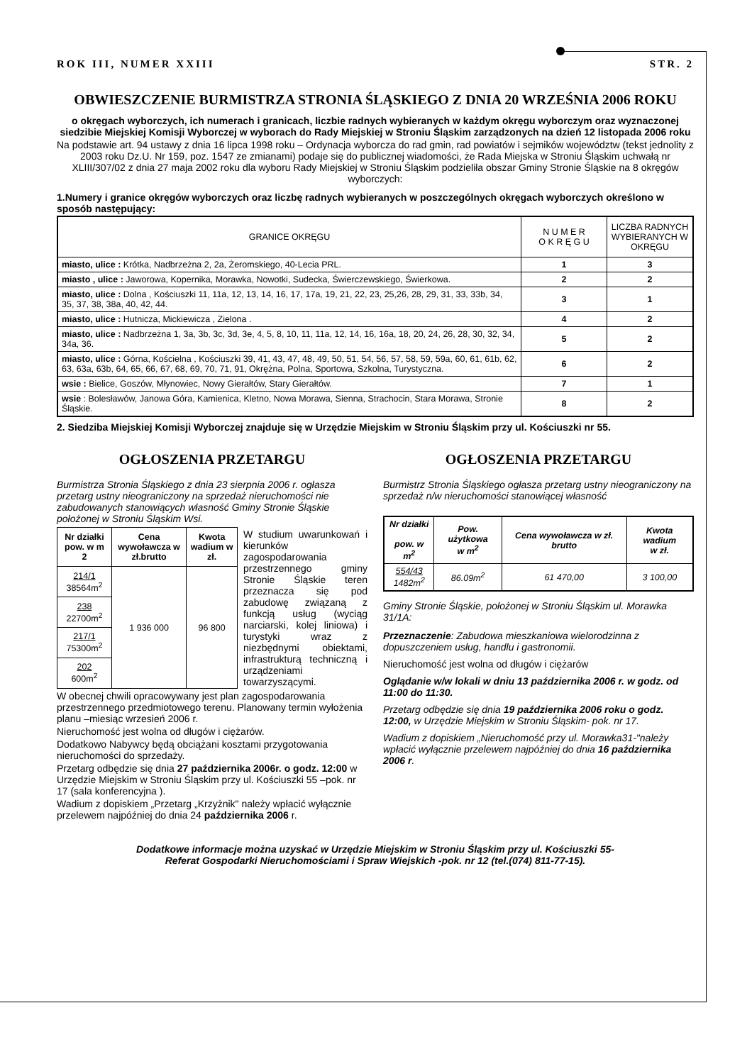ROK III, NUMER XXIII STR. 2
OBWIESZCZENIE BURMISTRZA STRONIA ŚLĄSKIEGO Z DNIA 20 WRZEŚNIA 2006 ROKU
o okręgach wyborczych, ich numerach i granicach, liczbie radnych wybieranych w każdym okręgu wyborczym oraz wyznaczonej siedzibie Miejskiej Komisji Wyborczej w wyborach do Rady Miejskiej w Stroniu Śląskim zarządzonych na dzień 12 listopada 2006 roku
Na podstawie art. 94 ustawy z dnia 16 lipca 1998 roku – Ordynacja wyborcza do rad gmin, rad powiatów i sejmików województw (tekst jednolity z 2003 roku Dz.U. Nr 159, poz. 1547 ze zmianami) podaje się do publicznej wiadomości, że Rada Miejska w Stroniu Śląskim uchwałą nr XLIII/307/02 z dnia 27 maja 2002 roku dla wyboru Rady Miejskiej w Stroniu Śląskim podzieliła obszar Gminy Stronie Śląskie na 8 okręgów wyborczych:
1.Numery i granice okręgów wyborczych oraz liczbę radnych wybieranych w poszczególnych okręgach wyborczych określono w sposób następujący:
| GRANICE OKRĘGU | N U M E R O K R Ę G U | LICZBA RADNYCH WYBIERANYCH W OKRĘGU |
| --- | --- | --- |
| miasto, ulice : Krótka, Nadbrzeżna 2, 2a, Żeromskiego, 40-Lecia PRL. | 1 | 3 |
| miasto , ulice : Jaworowa, Kopernika, Morawka, Nowotki, Sudecka, Świerczewskiego, Świerkowa. | 2 | 2 |
| miasto, ulice : Dolna , Kościuszki 11, 11a, 12, 13, 14, 16, 17, 17a, 19, 21, 22, 23, 25,26, 28, 29, 31, 33, 33b, 34, 35, 37, 38, 38a, 40, 42, 44. | 3 | 1 |
| miasto, ulice : Hutnicza, Mickiewicza , Zielona . | 4 | 2 |
| miasto, ulice : Nadbrzeżna 1, 3a, 3b, 3c, 3d, 3e, 4, 5, 8, 10, 11, 11a, 12, 14, 16, 16a, 18, 20, 24, 26, 28, 30, 32, 34, 34a, 36. | 5 | 2 |
| miasto, ulice : Górna, Kościelna , Kościuszki 39, 41, 43, 47, 48, 49, 50, 51, 54, 56, 57, 58, 59, 59a, 60, 61, 61b, 62, 63, 63a, 63b, 64, 65, 66, 67, 68, 69, 70, 71, 91, Okrężna, Polna, Sportowa, Szkolna, Turystyczna. | 6 | 2 |
| wsie : Bielice, Goszów, Młynowiec, Nowy Gierałtów, Stary Gierałtów. | 7 | 1 |
| wsie : Bolesławów, Janowa Góra, Kamienica, Kletno, Nowa Morawa, Sienna, Strachocin, Stara Morawa, Stronie Śląskie. | 8 | 2 |
2. Siedziba Miejskiej Komisji Wyborczej znajduje się w Urzędzie Miejskim w Stroniu Śląskim przy ul. Kościuszki nr 55.
OGŁOSZENIA PRZETARGU
Burmistrza Stronia Śląskiego z dnia 23 sierpnia 2006 r. ogłasza przetarg ustny nieograniczony na sprzedaż nieruchomości nie zabudowanych stanowiących własność Gminy Stronie Śląskie położonej w Stroniu Śląskim Wsi.
| Nr działki pow. w m 2 | Cena wywoławcza w zł.brutto | Kwota wadium w zł. |
| --- | --- | --- |
| 214/1 38564m<sup>2</sup> | 1 936 000 | 96 800 |
| 238 22700m<sup>2</sup> | | |
| 217/1 75300m<sup>2</sup> | | |
| 202 600m<sup>2</sup> | | |
W studium uwarunkowań i kierunków zagospodarowania przestrzennego gminy Stronie Śląskie teren przeznacza się pod zabudowę związaną z funkcją usług (wyciąg narciarski, kolej liniowa) i turystyki wraz z niezbędnymi obiektami, infrastrukturą techniczną i urządzeniami towarzyszącymi.
W obecnej chwili opracowywany jest plan zagospodarowania przestrzennego przedmiotowego terenu. Planowany termin wyłożenia planu –miesiąc wrzesień 2006 r.
Nieruchomość jest wolna od długów i ciężarów.
Dodatkowo Nabywcy będą obciążani kosztami przygotowania nieruchomości do sprzedaży.
Przetarg odbędzie się dnia 27 października 2006r. o godz. 12:00 w Urzędzie Miejskim w Stroniu Śląskim przy ul. Kościuszki 55 –pok. nr 17 (sala konferencyjna ).
Wadium z dopiskiem „Przetarg „Krzyżnik" należy wpłacić wyłącznie przelewem najpóźniej do dnia 24 października 2006 r.
OGŁOSZENIA PRZETARGU
Burmistrz Stronia Śląskiego ogłasza przetarg ustny nieograniczony na sprzedaż n/w nieruchomości stanowiącej własność
| Nr działki pow. w m<sup>2</sup> | Pow. użytkowa w m<sup>2</sup> | Cena wywoławcza w zł. brutto | Kwota wadium w zł. |
| --- | --- | --- | --- |
| 554/43 1482m<sup>2</sup> | 86.09m<sup>2</sup> | 61 470,00 | 3 100,00 |
Gminy Stronie Śląskie, położonej w Stroniu Śląskim ul. Morawka 31/1A:
Przeznaczenie: Zabudowa mieszkaniowa wielorodzinna z dopuszczeniem usług, handlu i gastronomii.
Nieruchomość jest wolna od długów i ciężarów
Oglądanie w/w lokali w dniu 13 października 2006 r. w godz. od 11:00 do 11:30.
Przetarg odbędzie się dnia 19 października 2006 roku o godz. 12:00, w Urzędzie Miejskim w Stroniu Śląskim- pok. nr 17.
Wadium z dopiskiem „Nieruchomość przy ul. Morawka31-"należy wpłacić wyłącznie przelewem najpóźniej do dnia 16 października 2006 r.
Dodatkowe informacje można uzyskać w Urzędzie Miejskim w Stroniu Śląskim przy ul. Kościuszki 55-
Referat Gospodarki Nieruchomościami i Spraw Wiejskich -pok. nr 12 (tel.(074) 811-77-15).